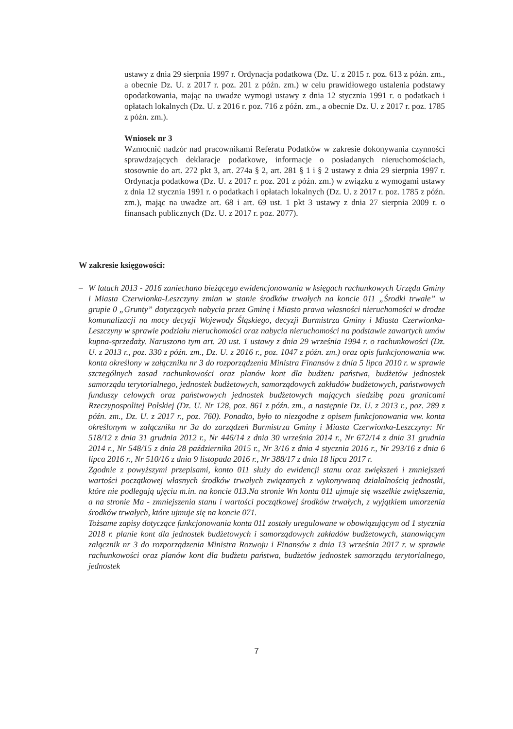ustawy z dnia 29 sierpnia 1997 r. Ordynacja podatkowa (Dz. U. z 2015 r. poz. 613 z późn. zm., a obecnie Dz. U. z 2017 r. poz. 201 z późn. zm.) w celu prawidłowego ustalenia podstawy opodatkowania, mając na uwadze wymogi ustawy z dnia 12 stycznia 1991 r. o podatkach i opłatach lokalnych (Dz. U. z 2016 r. poz. 716 z późn. zm., a obecnie Dz. U. z 2017 r. poz. 1785 z późn. zm.).
Wniosek nr 3
Wzmocnić nadzór nad pracownikami Referatu Podatków w zakresie dokonywania czynności sprawdzających deklaracje podatkowe, informacje o posiadanych nieruchomościach, stosownie do art. 272 pkt 3, art. 274a § 2, art. 281 § 1 i § 2 ustawy z dnia 29 sierpnia 1997 r. Ordynacja podatkowa (Dz. U. z 2017 r. poz. 201 z późn. zm.) w związku z wymogami ustawy z dnia 12 stycznia 1991 r. o podatkach i opłatach lokalnych (Dz. U. z 2017 r. poz. 1785 z późn. zm.), mając na uwadze art. 68 i art. 69 ust. 1 pkt 3 ustawy z dnia 27 sierpnia 2009 r. o finansach publicznych (Dz. U. z 2017 r. poz. 2077).
W zakresie księgowości:
– W latach 2013 - 2016 zaniechano bieżącego ewidencjonowania w księgach rachunkowych Urzędu Gminy i Miasta Czerwionka-Leszczyny zmian w stanie środków trwałych na koncie 011 „Środki trwałe” w grupie 0 „Grunty” dotyczących nabycia przez Gminę i Miasto prawa własności nieruchomości w drodze komunalizacji na mocy decyzji Wojewody Śląskiego, decyzji Burmistrza Gminy i Miasta Czerwionka-Leszczyny w sprawie podziału nieruchomości oraz nabycia nieruchomości na podstawie zawartych umów kupna-sprzedaży. Naruszono tym art. 20 ust. 1 ustawy z dnia 29 września 1994 r. o rachunkowości (Dz. U. z 2013 r., poz. 330 z późn. zm., Dz. U. z 2016 r., poz. 1047 z późn. zm.) oraz opis funkcjonowania ww. konta określony w załączniku nr 3 do rozporządzenia Ministra Finansów z dnia 5 lipca 2010 r. w sprawie szczególnych zasad rachunkowości oraz planów kont dla budżetu państwa, budżetów jednostek samorządu terytorialnego, jednostek budżetowych, samorządowych zakładów budżetowych, państwowych funduszy celowych oraz państwowych jednostek budżetowych mających siedzibę poza granicami Rzeczypospolitej Polskiej (Dz. U. Nr 128, poz. 861 z późn. zm., a następnie Dz. U. z 2013 r., poz. 289 z późn. zm., Dz. U. z 2017 r., poz. 760). Ponadto, było to niezgodne z opisem funkcjonowania ww. konta określonym w załączniku nr 3a do zarządzeń Burmistrza Gminy i Miasta Czerwionka-Leszczyny: Nr 518/12 z dnia 31 grudnia 2012 r., Nr 446/14 z dnia 30 września 2014 r., Nr 672/14 z dnia 31 grudnia 2014 r., Nr 548/15 z dnia 28 października 2015 r., Nr 3/16 z dnia 4 stycznia 2016 r., Nr 293/16 z dnia 6 lipca 2016 r., Nr 510/16 z dnia 9 listopada 2016 r., Nr 388/17 z dnia 18 lipca 2017 r.
Zgodnie z powyższymi przepisami, konto 011 służy do ewidencji stanu oraz zwiększeń i zmniejszeń wartości początkowej własnych środków trwałych związanych z wykonywaną działalnością jednostki, które nie podlegają ujęciu m.in. na koncie 013.Na stronie Wn konta 011 ujmuje się wszelkie zwiększenia, a na stronie Ma - zmniejszenia stanu i wartości początkowej środków trwałych, z wyjątkiem umorzenia środków trwałych, które ujmuje się na koncie 071.
Tożsame zapisy dotyczące funkcjonowania konta 011 zostały uregulowane w obowiązującym od 1 stycznia 2018 r. planie kont dla jednostek budżetowych i samorządowych zakładów budżetowych, stanowiącym załącznik nr 3 do rozporządzenia Ministra Rozwoju i Finansów z dnia 13 września 2017 r. w sprawie rachunkowości oraz planów kont dla budżetu państwa, budżetów jednostek samorządu terytorialnego, jednostek
7